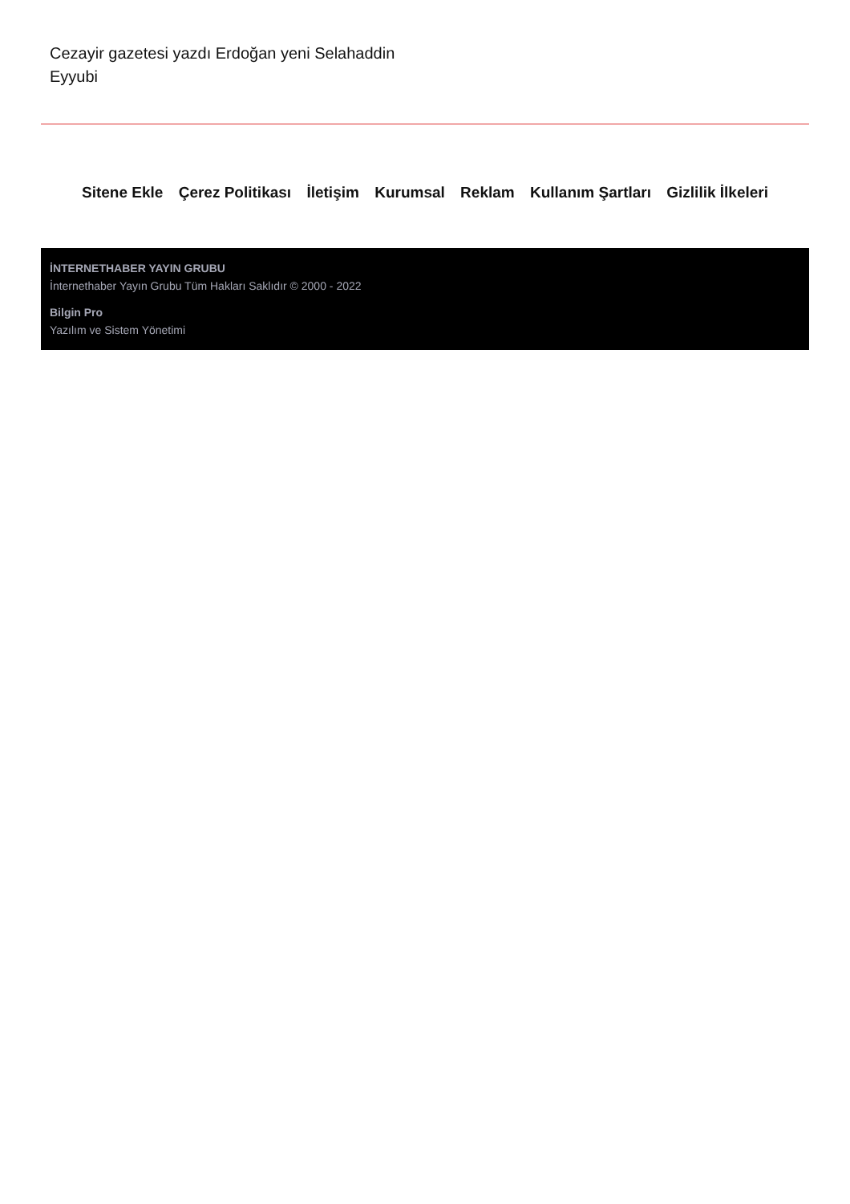Cezayir gazetesi yazdı Erdoğan yeni Selahaddin Eyyubi
Sitene Ekle Çerez Politikası İletişim Kurumsal Reklam Kullanım Şartları Gizlilik İlkeleri
İNTERNETHABER YAYIN GRUBU
İnternethaber Yayın Grubu Tüm Hakları Saklıdır © 2000 - 2022
Bilgin Pro
Yazılım ve Sistem Yönetimi